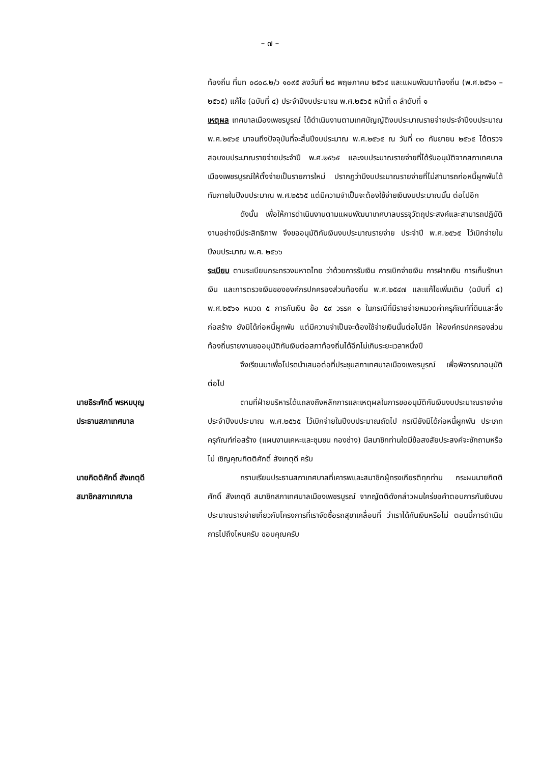– ๗ –
ท้องถิ่น ที่มท ๐๘๐๘.๒/ว ๑๐๙๕ ลงวันที่ ๒๘ พฤษภาคม ๒๕๖๔ และแผนพัฒนาท้องถิ่น (พ.ศ.๒๕๖๑ – ๒๕๖๕) แก้ไข (ฉบับที่ ๔) ประจำปีงบประมาณ พ.ศ.๒๕๖๕ หน้าที่ ๓ ลำดับที่ ๑
เหตุผล เทศบาลเมืองเพชรบูรณ์ ได้ดำเนินงานตามเทศบัญญัติงบประมาณรายจ่ายประจำปีงบประมาณ พ.ศ.๒๕๖๕ มาจนถึงปัจจุบันที่จะสิ้นปีงบประมาณ พ.ศ.๒๕๖๕ ณ วันที่ ๓๐ กันยายน ๒๕๖๕ ได้ตรวจสอบงบประมาณรายจ่ายประจำปี พ.ศ.๒๕๖๕ และงบประมาณรายจ่ายที่ได้รับอนุมัติจากสภาเทศบาลเมืองเพชรบูรณ์ให้ตั้งจ่ายเป็นรายการใหม่ ปรากฏว่ามีงบประมาณรายจ่ายที่ไม่สามารถก่อหนี้ผูกพันได้ทันภายในปีงบประมาณ พ.ศ.๒๕๖๕ แต่มีความจำเป็นจะต้องใช้จ่ายเงินงบประมาณนั้น ต่อไปอีก
ดังนั้น เพื่อให้การดำเนินงานตามแผนพัฒนาเทศบาลบรรจุวัตถุประสงค์และสามารถปฏิบัติงานอย่างมีประสิทธิภาพ จึงขออนุมัติกันเงินงบประมาณรายจ่าย ประจำปี พ.ศ.๒๕๖๕ ไว้เบิกจ่ายในปีงบประมาณ พ.ศ. ๒๕๖๖
ระเบียบ ตามระเบียบกระทรวงมหาดไทย ว่าด้วยการรับเงิน การเบิกจ่ายเงิน การฝากเงิน การเก็บรักษาเงิน และการตรวจเงินขององค์กรปกครองส่วนท้องถิ่น พ.ศ.๒๕๔๗ และแก้ไขเพิ่มเติม (ฉบับที่ ๔) พ.ศ.๒๕๖๑ หมวด ๕ การกันเงิน ข้อ ๕๙ วรรค ๑ ในกรณีที่มีรายจ่ายหมวดค่าครุภัณฑ์ที่ดินและสิ่งก่อสร้าง ยังมิได้ก่อหนี้ผูกพัน แต่มีความจำเป็นจะต้องใช้จ่ายเงินนั้นต่อไปอีก ให้องค์กรปกครองส่วนท้องถิ่นรายงานขออนุมัติกันเงินต่อสภาท้องถิ่นได้อีกไม่เกินระยะเวลาหนึ่งปี
จึงเรียนมาเพื่อโปรดนำเสนอต่อที่ประชุมสภาเทศบาลเมืองเพชรบูรณ์ เพื่อพิจารณาอนุมัติต่อไป
นายธีระศักดิ์ พรหมบุญ
ประธานสภาเทศบาล
ตามที่ฝ่ายบริหารได้แถลงถึงหลักการและเหตุผลในการขออนุมัติกันเงินงบประมาณรายจ่ายประจำปีงบประมาณ พ.ศ.๒๕๖๕ ไว้เบิกจ่ายในปีงบประมาณถัดไป กรณียังมิได้ก่อหนี้ผูกพัน ประเภทครุภัณฑ์ก่อสร้าง (แผนงานเคหะและชุมชน กองช่าง) มีสมาชิกท่านใดมีข้อสงสัยประสงค์จะซักถามหรือไม่ เชิญคุณกิตติศักดิ์ สังเกตุดี ครับ
นายกิตติศักดิ์ สังเกตุดี
สมาชิกสภาเทศบาล
กราบเรียนประธานสภาเทศบาลที่เคารพและสมาชิกผู้ทรงเกียรติทุกท่าน กระผมนายกิตติศักดิ์ สังเกตุดี สมาชิกสภาเทศบาลเมืองเพชรบูรณ์ จากญัตติดังกล่าวผมใคร่ขอคำตอบการกันเงินงบประมาณรายจ่ายเกี่ยวกับโครงการที่เราจัดซื้อรถสุขาเคลื่อนที่ ว่าเราได้กันเงินหรือไม่ ตอนนี้การดำเนินการไปถึงไหนครับ ขอบคุณครับ